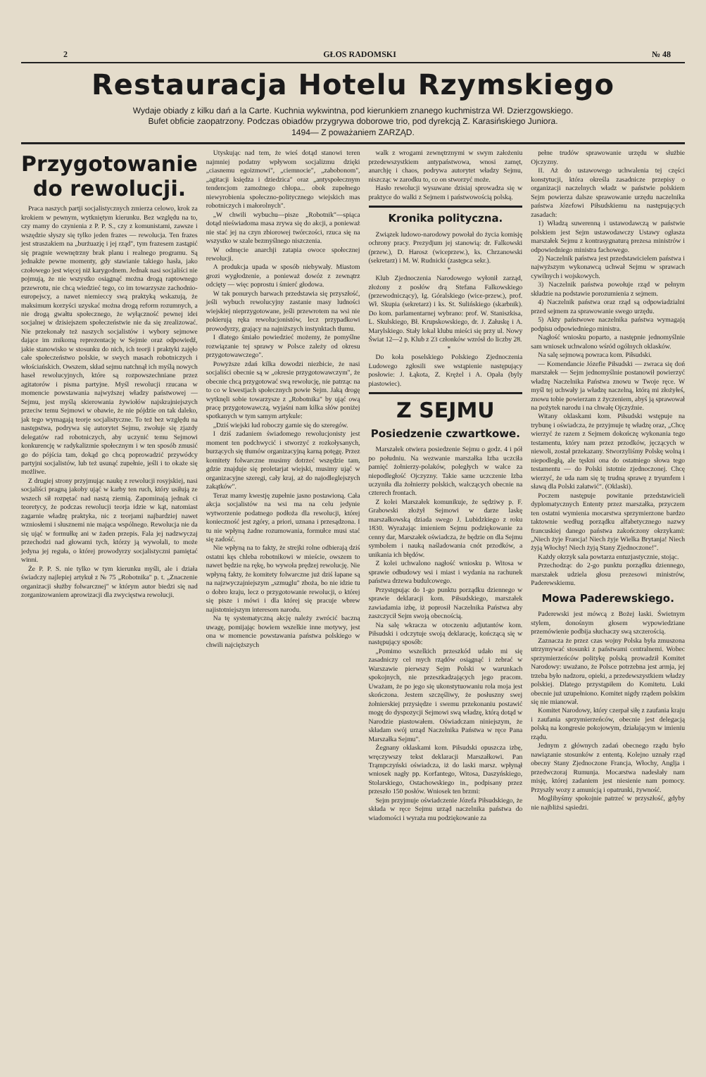2 GŁOS RADOMSKI № 48
Restauracja Hotelu Rzymskiego
Wydaje obiady z kilku dań a la Carte. Kuchnia wykwintna, pod kierunkiem znanego kuchmistrza Wł. Dzierzgowskiego.
Bufet obficie zaopatrzony. Podczas obiadów przygrywa doborowe trio, pod dyrekcją Z. Karasińskiego Juniora.
1494— Z poważaniem ZARZĄD.
Przygotowanie do rewolucji.
Praca naszych partji socjalistycznych zmierza celowo, krok za krokiem w pewnym, wytkniętym kierunku. Bez względu na to, czy mamy do czynienia z P. P. S., czy z komunistami, zawsze i wszędzie słyszy się tylko jeden frazes — rewolucja. Ten frazes jest straszakiem na „burżuazję i jej rząd", tym frazesem zastąpić się pragnie wewnętrzny brak planu i realnego programu. Są jednakże pewne momenty, gdy stawianie takiego hasła, jako czołowego jest więcej niż karygodnem. Jednak nasi socjaliści nie pojmują, że nie wszystko osiągnąć można drogą raptownego przewrotu, nie chcą wiedzieć tego, co im towarzysze zachodnio-europejscy, a nawet niemieccy swą praktyką wskazują, że maksimum korzyści uzyskać można drogą reform rozumnych, a nie drogą gwałtu społecznego, że wyłączność pewnej idei socjalnej w dzisiejszem społeczeństwie nie da się zrealizować. Nie przekonały też naszych socjalistów i wybory sejmowe dające im znikomą reprezentację w Sejmie oraz odpowiedź, jakie stanowisko w stosunku do nich, ich teorji i praktyki zajęło całe społeczeństwo polskie, w swych masach robotniczych i włościańskich. Owszem, skład sejmu natchnął ich myślą nowych haseł rewolucyjnych, które są rozpowszechniane przez agitatorów i pisma partyjne. Myśl rewolucji rzucana w momencie powstawania najwyższej władzy państwowej — Sejmu, jest myślą skierowania żywiołów najskrajniejszych przeciw temu Sejmowi w obawie, że nie pójdzie on tak daleko, jak tego wymagają teorje socjalistyczne. To też bez względu na następstwa, podrywa się autorytet Sejmu, zwołuje się zjazdy delegatów rad robotniczych, aby uczynić temu Sejmowi konkurencję w radykalizmie społecznym i w ten sposób zmusić go do pójścia tam, dokąd go chcą poprowadzić przywódcy partyjni socjalistów, lub też usunąć zupełnie, jeśli i to okaże się możliwe.
Z drugiej strony przyjmując naukę z rewolucji rosyjskiej, nasi socjaliści pragną jakoby ująć w karby ten ruch, który usiłują ze wszech sił rozpętać nad naszą ziemią. Zapominają jednak ci teoretycy, że podczas rewolucji teorja idzie w kąt, natomiast zagarnie władzę praktyka, nic z teorjami najbardziej nawet wzniosłemi i słusznemi nie mająca wspólnego. Rewolucja nie da się ująć w formułkę ani w żaden przepis. Fala jej nadzwyczaj przechodzi nad głowami tych, którzy ją wywołali, to może jedyna jej reguła, o której prowodyrzy socjalistyczni pamiętać winni.
Że P. P. S. nie tylko w tym kierunku myśli, ale i działa świadczy najlepiej artykuł z № 75 „Robotnika" p. t. „Znaczenie organizacji służby folwarcznej" w którym autor biedzi się nad zorganizowaniem aprowizacji dla zwycięstwa rewolucji.
Utyskując nad tem, że wieś dotąd stanowi teren najmniej podatny wpływom socjalizmu dzięki „ciasnemu egoizmowi", „ciemnocie", „zabobonom", „agitacji księdza i dziedzica" oraz „antyspołecznym tendencjom zamożnego chłopa... obok zupełnego niewyrobienia społeczno-politycznego wiejskich mas robotniczych i małorolnych".
„W chwili wybuchu—pisze „Robotnik"—spiąca dotąd nieświadoma masa zrywa się do akcji, a ponieważ nie stać jej na czyn zbiorowej twórczości, rzuca się na wszystko w szale bezmyślnego niszczenia.
W odmęcie anarchji zatapia owoce społecznej rewolucji.
A produkcja upada w sposób niebywały. Miastom grozi wygłodzenie, a ponieważ dowóz z zewnątrz odcięty — więc poprostu i śmierć głodowa.
W tak ponurych barwach przedstawia się przyszłość, jeśli wybuch rewolucyjny zastanie masy ludności wiejskiej nieprzygotowane, jeśli przewrotem na wsi nie pokierują ręka rewolucjonistów, lecz przypadkowi prowodyrzy, grający na najniższych instynktach tłumu.
I dlatego śmiało powiedzieć możemy, że pomyślne rozwiązanie tej sprawy w Polsce zależy od okresu przygotowawczego".
Powyższe zdań kilka dowodzi niezbicie, że nasi socjaliści obecnie są w „okresie przygotowawczym", że obecnie chcą przygotować swą rewolucję, nie patrząc na to co w kwestjach społecznych powie Sejm. Jaką drogę wytknęli sobie towarzysze z „Robotnika" by ująć ową pracę przygotowawczą, wyjaśni nam kilka słów poniżej spotkanych w tym samym artykule:
„Dziś wiejski lud roboczy garnie się do szeregów.
I dziś zadaniem świadomego rewolucjonisty jest moment ten podchwycić i stworzyć z rozkołysanych, burzących się tłumów organizacyjną karną potęgę. Przez komitety folwarczne musimy dotrzeć wszędzie tam, gdzie znajduje się proletarjat wiejski, musimy ująć w organizacyjne szeregi, cały kraj, aż do najodleglejszych zakątków".
Teraz mamy kwestję zupełnie jasno postawioną. Cała akcja socjalistów na wsi ma na celu jedynie wytworzenie podatnego podłoża dla rewolucji, której konieczność jest zgóry, a priori, uznana i przesądzona. I tu nie wpłyną żadne rozumowania, formułce musi stać się zadość.
Nie wpłyną na to fakty, że strejki rolne odbierają dziś ostatni kęs chleba robotnikowi w mieście, owszem to nawet będzie na rękę, bo wywoła prędzej rewolucję. Nie wpłyną fakty, że komitety folwarczne już dziś łapane są na najzwyczajniejszym „szmuglu" zboża, bo nie idzie tu o dobro kraju, lecz o przygotowanie rewolucji, o której się pisze i mówi i dla której się pracuje wbrew najistotniejszym interesom narodu.
Na tę systematyczną akcję należy zwrócić baczną uwagę, pomijając bowiem wszelkie inne motywy, jest ona w momencie powstawania państwa polskiego w chwili najcięższych
walk z wrogami zewnętrznymi w swym założeniu przedewszystkiem antypaństwowa, wnosi zamęt, anarchję i chaos, podrywa autorytet władzy Sejmu, niszcząc w zarodku to, co on stworzyć może.
Hasło rewolucji wysuwane dzisiaj sprowadza się w praktyce do walki z Sejmem i państwowością polską.
Kronika polityczna.
Związek ludowo-narodowy powołał do życia komisję ochrony pracy. Prezydjum jej stanowią: dr. Falkowski (przew.), D. Harosz (wiceprzew.), ks. Chrzanowski (sekretarz) i M. W. Rudnicki (zastępca sekr.).
*
Klub Zjednoczenia Narodowego wyłonił zarząd, złożony z posłów drą Stefana Falkowskiego (przewodniczący), Ig. Góralskiego (wice-przew.), prof. Wł. Skupia (sekretarz) i ks. St. Sulińskiego (skarbnik). Do kom. parlamentarnej wybrano: prof. W. Staniszkisa, L. Skulskiego, Bł. Krupskowskiego, dr. J. Załuskę i A. Marylskiego. Stały lokal klubu mieści się przy ul. Nowy Świat 12—2 p. Klub z 23 członków wzrósł do liczby 28.
*
Do koła poselskiego Polskiego Zjednoczenia Ludowego zgłosili swe wstąpienie następujący posłowie: J. Łąkota, Z. Krężel i A. Opała (byly piastowiec).
Z SEJMU
Posiedzenie czwartkowe.
Marszałek otwiera posiedzenie Sejmu o godz. 4 i pół po południu. Na wezwanie marszałka Izba uczciła pamięć żołnierzy-polaków, poległych w walce za niepodległość Ojczyzny. Takie same uczczenie Izba uczyniła dla żołnierzy polskich, walczących obecnie na czterech frontach.
Z kolei Marszałek komunikuje, że sędziwy p. F. Grabowski złożył Sejmowi w darze laskę marszałkowską dziada swego J. Lubidzkiego z roku 1830. Wyrażając imieniem Sejmu podziękowanie za cenny dar, Marszałek oświadcza, że będzie on dla Sejmu symbolem i nauką naśladowania cnót przodków, a unikania ich błędów.
Z kolei uchwalono nagłość wniosku p. Witosa w sprawie odbudowy wsi i miast i wydania na rachunek państwa drzewa budulcowego.
Przystępując do 1-go punktu porządku dziennego w sprawie deklaracji kom. Piłsudskiego, marszałek zawiadamia izbę, iż poprosił Naczelnika Państwa aby zaszczycił Sejm swoją obecnością.
Na salę wkracza w otoczeniu adjutantów kom. Piłsudski i odczytuje swoją deklarację, kończącą się w następujący sposób:
„Pomimo wszelkich przeszkód udało mi się zasadniczy cel mych rządów osiągnąć i zebrać w Warszawie pierwszy Sejm Polski w warunkach spokojnych, nie przeszkadzających jego pracom. Uważam, że po jego się ukonstytuowaniu rola moja jest skończona. Jestem szczęśliwy, że posłuszny swej żołnierskiej przysiędze i swemu przekonaniu postawić mogę do dyspozycji Sejmowi swą władzę, którą dotąd w Narodzie piastowałem. Oświadczam niniejszym, że składam swój urząd Naczelnika Państwa w ręce Pana Marszałka Sejmu".
Żegnany oklaskami kom. Piłsudski opuszcza izbę, wręczywszy tekst deklaracji Marszałkowi. Pan Trąmpczyński oświadcza, iż do laski marsz. wpłynął wniosek nagły pp. Korfantego, Witosa, Daszyńskiego, Stolarskiego, Ostachowskiego in., podpisany przez przeszło 150 posłów. Wniosek ten brzmi:
Sejm przyjmuje oświadczenie Józefa Piłsudskiego, że składa w ręce Sejmu urząd naczelnika państwa do wiadomości i wyraża mu podziękowanie za
pełne trudów sprawowanie urzędu w służbie Ojczyzny.
II. Aż do ustawowego uchwalenia tej części konstytucji, która określa zasadnicze przepisy o organizacji naczelnych władz w państwie polskiem Sejm powierza dalsze sprawowanie urzędu naczelnika państwa Józefowi Piłsudskiemu na następujących zasadach:
1) Władzą suwerenną i ustawodawczą w państwie polskiem jest Sejm ustawodawczy Ustawy ogłasza marszałek Sejmu z kontrasygnaturą prezesa ministrów i odpowiedniego ministra fachowego.
2) Naczelnik państwa jest przedstawicielem państwa i najwyższym wykonawcą uchwał Sejmu w sprawach cywilnych i wojskowych.
3) Naczelnik państwa powołuje rząd w pełnym składzie na podstawie porozumienia z sejmem.
4) Naczelnik państwa oraz rząd są odpowiadzialni przed sejmem za sprawowanie swego urzędu.
5) Akty państwowe naczelnika państwa wymagają podpisu odpowiedniego ministra.
Nagłość wniosku poparto, a następnie jednomyślnie sam wniosek uchwalono wśród ogólnych oklasków.
Na salę sejmową powraca kom. Piłsudski.
— Komendancie Józefie Piłsudski — zwraca się doń marszałek — Sejm jednomyślnie postanowił powierzyć władzę Naczelnika Państwa znowu w Twoje ręce. W myśl tej uchwały ja władzę naczelną, którą mi złożyłeś, znowu tobie powierzam z życzeniem, abyś ją sprawował na pożytek narodu i na chwałę Ojczyźnie.
Witany oklaskami kom. Piłsudski wstępuje na trybunę i oświadcza, że przyjmuje tę władzę oraz, „Chcę wierzyć że razem z Sejmem dokończę wykonania tego testamentu, który nam przez przodków, jęczących w niewoli, został przekazany. Stworzyliśmy Polskę wolną i niepodległą, ale tęskni ona do ostatniego słowa tego testamentu — do Polski istotnie zjednoczonej. Chcę wierzyć, że uda nam się tę trudną sprawę z tryumfem i sławą dla Polski załatwić". (Oklaski).
Poczem następuje powitanie przedstawicieli dyplomatycznych Ententy przez marszałka, przyczem ten ostatni wymienia mocarstwa sprzymierzone bardzo taktownie według porządku alfabetycznego nazwy francuskiej danego państwa zakończony okrzykami: „Niech żyje Francja! Niech żyje Wielka Brytanja! Niech żyją Włochy! Niech żyją Stany Zjednoczone!".
Każdy okrzyk sala powtarza entuzjastycznie, stojąc.
Przechodząc do 2-go punktu porządku dziennego, marszałek udziela głosu prezesowi ministrów, Paderewskiemu.
Mowa Paderewskiego.
Paderewski jest mówcą z Bożej łaski. Świetnym stylem, donośnym głosem wypowiedziane przemówienie podbija słuchaczy swą szczerością.
Zaznacza że przez czas wojny Polska była zmuszona utrzymywać stosunki z państwami centralnemi. Wobec sprzymierzeńców politykę polską prowadził Komitet Narodowy: uważano, że Polsce potrzebna jest armja, jej trzeba było nadzoru, opieki, a przedewszystkiem władzy polskiej. Dlatego przystąpiłem do Komitetu. Luki obecnie już uzupełniono. Komitet nigdy rządem polskim się nie mianował.
Komitet Narodowy, który czerpał siłę z zaufania kraju i zaufania sprzymierzeńców, obecnie jest delegacją polską na kongresie pokojowym, działającym w imieniu rządu.
Jednym z głównych zadań obecnego rządu było nawiązanie stosunków z ententą. Kolejno uznały rząd obecny Stany Zjednoczone Francja, Włochy, Anglja i przedwczoraj Rumunja. Mocarstwa nadesłały nam misję, której zadaniem jest niesienie nam pomocy. Przyszły wozy z amunicją i opatrunki, żywność.
Moglibyśmy spokojnie patrzeć w przyszłość, gdyby nie najbliżsi sąsiedzi.